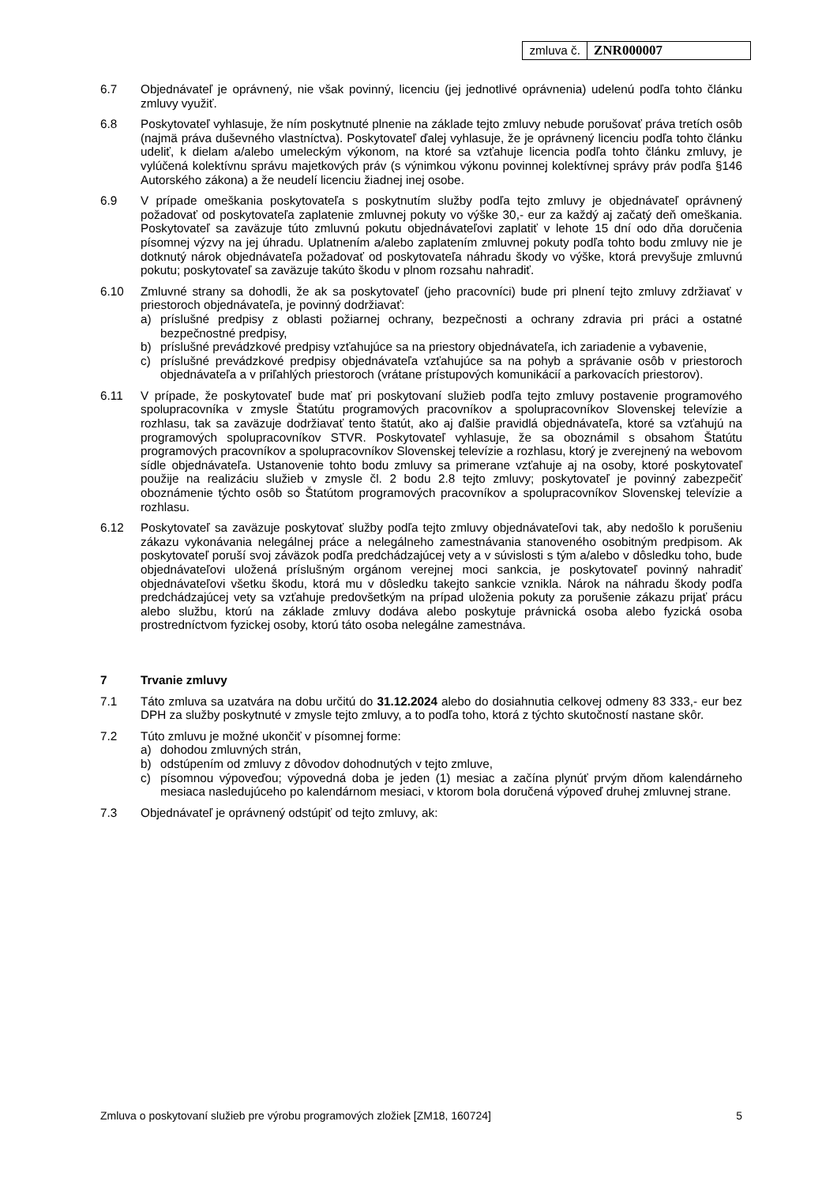| zmluva č. | ZNR000007 |
6.7 Objednávateľ je oprávnený, nie však povinný, licenciu (jej jednotlivé oprávnenia) udelenú podľa tohto článku zmluvy využiť.
6.8 Poskytovateľ vyhlasuje, že ním poskytnuté plnenie na základe tejto zmluvy nebude porušovať práva tretích osôb (najmä práva duševného vlastníctva). Poskytovateľ ďalej vyhlasuje, že je oprávnený licenciu podľa tohto článku udeliť, k dielam a/alebo umeleckým výkonom, na ktoré sa vzťahuje licencia podľa tohto článku zmluvy, je vylúčená kolektívnu správu majetkových práv (s výnimkou výkonu povinnej kolektívnej správy práv podľa §146 Autorského zákona) a že neudelí licenciu žiadnej inej osobe.
6.9 V prípade omeškania poskytovateľa s poskytnutím služby podľa tejto zmluvy je objednávateľ oprávnený požadovať od poskytovateľa zaplatenie zmluvnej pokuty vo výške 30,- eur za každý aj začatý deň omeškania. Poskytovateľ sa zaväzuje túto zmluvnú pokutu objednávateľovi zaplatiť v lehote 15 dní odo dňa doručenia písomnej výzvy na jej úhradu. Uplatnením a/alebo zaplatením zmluvnej pokuty podľa tohto bodu zmluvy nie je dotknutý nárok objednávateľa požadovať od poskytovateľa náhradu škody vo výške, ktorá prevyšuje zmluvnú pokutu; poskytovateľ sa zaväzuje takúto škodu v plnom rozsahu nahradiť.
6.10 Zmluvné strany sa dohodli, že ak sa poskytovateľ (jeho pracovníci) bude pri plnení tejto zmluvy zdržiavať v priestoroch objednávateľa, je povinný dodržiavať:
a) príslušné predpisy z oblasti požiarnej ochrany, bezpečnosti a ochrany zdravia pri práci a ostatné bezpečnostné predpisy,
b) príslušné prevádzkové predpisy vzťahujúce sa na priestory objednávateľa, ich zariadenie a vybavenie,
c) príslušné prevádzkové predpisy objednávateľa vzťahujúce sa na pohyb a správanie osôb v priestoroch objednávateľa a v priľahlých priestoroch (vrátane prístupových komunikácií a parkovacích priestorov).
6.11 V prípade, že poskytovateľ bude mať pri poskytovaní služieb podľa tejto zmluvy postavenie programového spolupracovníka v zmysle Štatútu programových pracovníkov a spolupracovníkov Slovenskej televízie a rozhlasu, tak sa zaväzuje dodržiavať tento štatút, ako aj ďalšie pravidlá objednávateľa, ktoré sa vzťahujú na programových spolupracovníkov STVR. Poskytovateľ vyhlasuje, že sa oboznámil s obsahom Štatútu programových pracovníkov a spolupracovníkov Slovenskej televízie a rozhlasu, ktorý je zverejnený na webovom sídle objednávateľa. Ustanovenie tohto bodu zmluvy sa primerane vzťahuje aj na osoby, ktoré poskytovateľ použije na realizáciu služieb v zmysle čl. 2 bodu 2.8 tejto zmluvy; poskytovateľ je povinný zabezpečiť oboznámenie týchto osôb so Štatútom programových pracovníkov a spolupracovníkov Slovenskej televízie a rozhlasu.
6.12 Poskytovateľ sa zaväzuje poskytovať služby podľa tejto zmluvy objednávateľovi tak, aby nedošlo k porušeniu zákazu vykonávania nelegálnej práce a nelegálneho zamestnávania stanoveného osobitným predpisom. Ak poskytovateľ poruší svoj záväzok podľa predchádzajúcej vety a v súvislosti s tým a/alebo v dôsledku toho, bude objednávateľovi uložená príslušným orgánom verejnej moci sankcia, je poskytovateľ povinný nahradiť objednávateľovi všetku škodu, ktorá mu v dôsledku takejto sankcie vznikla. Nárok na náhradu škody podľa predchádzajúcej vety sa vzťahuje predovšetkým na prípad uloženia pokuty za porušenie zákazu prijať prácu alebo službu, ktorú na základe zmluvy dodáva alebo poskytuje právnická osoba alebo fyzická osoba prostredníctvom fyzickej osoby, ktorú táto osoba nelegálne zamestnáva.
7 Trvanie zmluvy
7.1 Táto zmluva sa uzatvára na dobu určitú do 31.12.2024 alebo do dosiahnutia celkovej odmeny 83 333,- eur bez DPH za služby poskytnuté v zmysle tejto zmluvy, a to podľa toho, ktorá z týchto skutočností nastane skôr.
7.2 Túto zmluvu je možné ukončiť v písomnej forme:
a) dohodou zmluvných strán,
b) odstúpením od zmluvy z dôvodov dohodnutých v tejto zmluve,
c) písomnou výpoveďou; výpovedná doba je jeden (1) mesiac a začína plynúť prvým dňom kalendárneho mesiaca nasledujúceho po kalendárnom mesiaci, v ktorom bola doručená výpoveď druhej zmluvnej strane.
7.3 Objednávateľ je oprávnený odstúpiť od tejto zmluvy, ak:
Zmluva o poskytovaní služieb pre výrobu programových zložiek [ZM18, 160724] 5